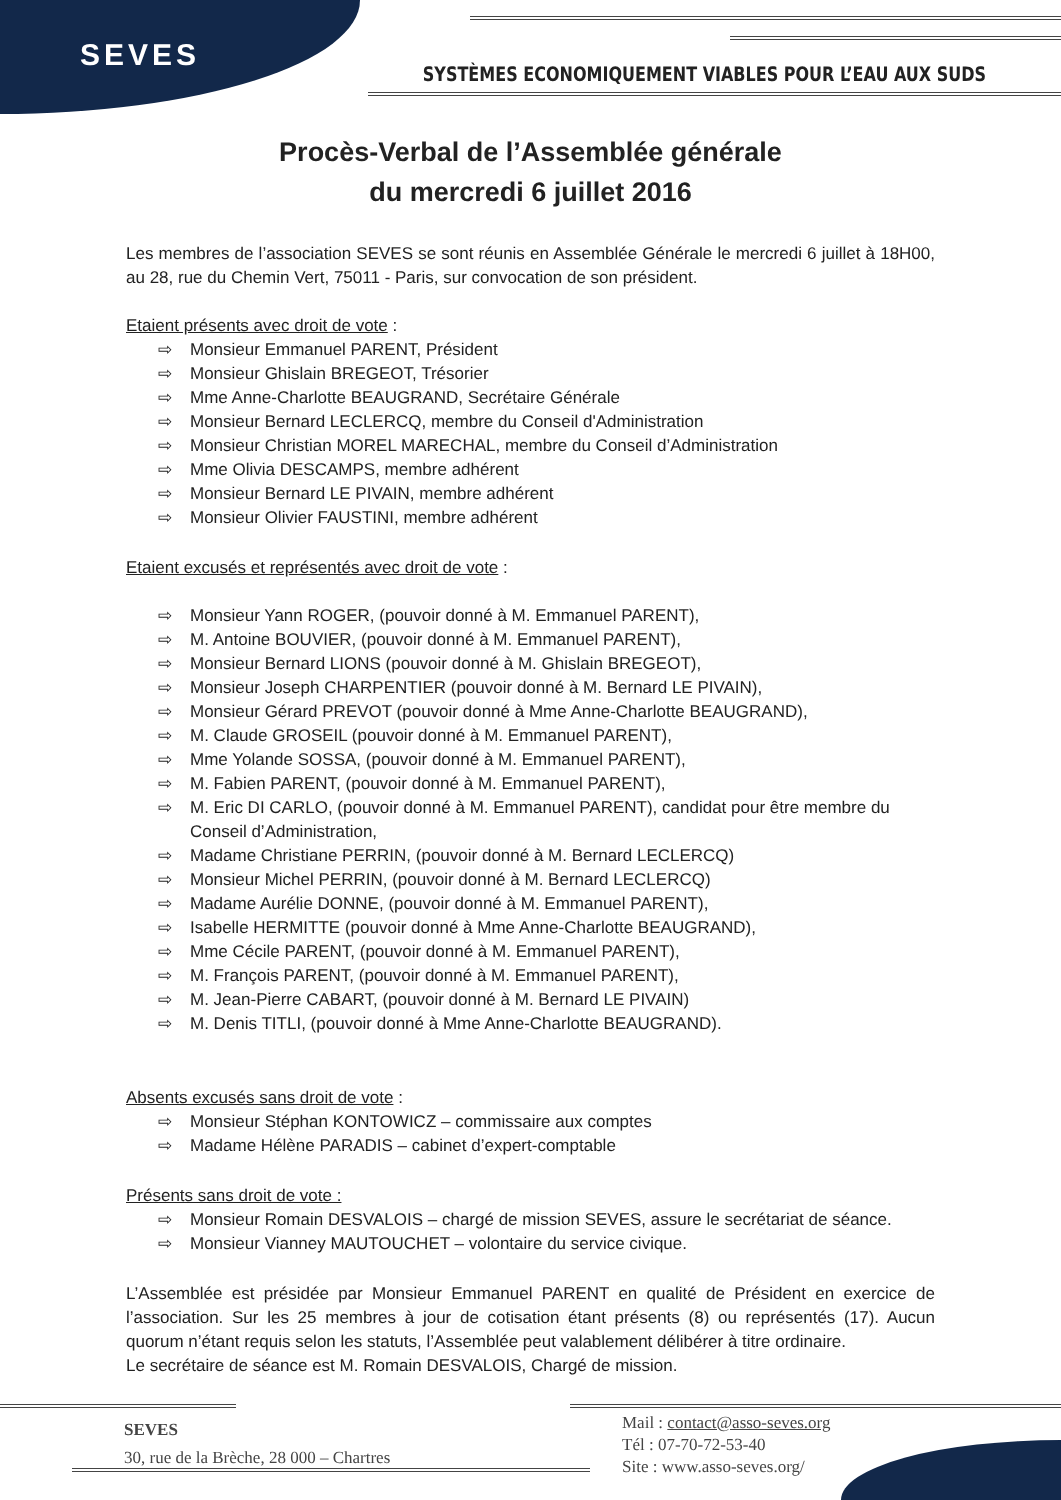SEVES
SYSTÈMES ECONOMIQUEMENT VIABLES POUR L’EAU AUX SUDS
Procès-Verbal de l’Assemblée générale
du mercredi 6 juillet 2016
Les membres de l’association SEVES se sont réunis en Assemblée Générale le mercredi 6 juillet à 18H00, au 28, rue du Chemin Vert, 75011 - Paris, sur convocation de son président.
Etaient présents avec droit de vote :
⇨ Monsieur Emmanuel PARENT, Président
⇨ Monsieur Ghislain BREGEOT, Trésorier
⇨ Mme Anne-Charlotte BEAUGRAND, Secrétaire Générale
⇨ Monsieur Bernard LECLERCQ, membre du Conseil d'Administration
⇨ Monsieur Christian MOREL MARECHAL, membre du Conseil d’Administration
⇨ Mme Olivia DESCAMPS, membre adhérent
⇨ Monsieur Bernard LE PIVAIN, membre adhérent
⇨ Monsieur Olivier FAUSTINI, membre adhérent
Etaient excusés et représentés avec droit de vote :
⇨ Monsieur Yann ROGER, (pouvoir donné à M. Emmanuel PARENT),
⇨ M. Antoine BOUVIER, (pouvoir donné à M. Emmanuel PARENT),
⇨ Monsieur Bernard LIONS (pouvoir donné à M. Ghislain BREGEOT),
⇨ Monsieur Joseph CHARPENTIER (pouvoir donné à M. Bernard LE PIVAIN),
⇨ Monsieur Gérard PREVOT (pouvoir donné à Mme Anne-Charlotte BEAUGRAND),
⇨ M. Claude GROSEIL (pouvoir donné à M. Emmanuel PARENT),
⇨ Mme Yolande SOSSA, (pouvoir donné à M. Emmanuel PARENT),
⇨ M. Fabien PARENT, (pouvoir donné à M. Emmanuel PARENT),
⇨ M. Eric DI CARLO, (pouvoir donné à M. Emmanuel PARENT), candidat pour être membre du Conseil d’Administration,
⇨ Madame Christiane PERRIN, (pouvoir donné à M. Bernard LECLERCQ)
⇨ Monsieur Michel PERRIN, (pouvoir donné à M. Bernard LECLERCQ)
⇨ Madame Aurélie DONNE, (pouvoir donné à M. Emmanuel PARENT),
⇨ Isabelle HERMITTE (pouvoir donné à Mme Anne-Charlotte BEAUGRAND),
⇨ Mme Cécile PARENT, (pouvoir donné à M. Emmanuel PARENT),
⇨ M. François PARENT, (pouvoir donné à M. Emmanuel PARENT),
⇨ M. Jean-Pierre CABART, (pouvoir donné à M. Bernard LE PIVAIN)
⇨ M. Denis TITLI, (pouvoir donné à Mme Anne-Charlotte BEAUGRAND).
Absents excusés sans droit de vote :
⇨ Monsieur Stéphan KONTOWICZ – commissaire aux comptes
⇨ Madame Hélène PARADIS – cabinet d’expert-comptable
Présents sans droit de vote :
⇨ Monsieur Romain DESVALOIS – chargé de mission SEVES, assure le secrétariat de séance.
⇨ Monsieur Vianney MAUTOUCHET – volontaire du service civique.
L’Assemblée est présidée par Monsieur Emmanuel PARENT en qualité de Président en exercice de l’association. Sur les 25 membres à jour de cotisation étant présents (8) ou représentés (17). Aucun quorum n’étant requis selon les statuts, l’Assemblée peut valablement délibérer à titre ordinaire.
Le secrétaire de séance est M. Romain DESVALOIS, Chargé de mission.
SEVES
30, rue de la Brèche, 28 000 – Chartres
Mail : contact@asso-seves.org
Tél : 07-70-72-53-40
Site : www.asso-seves.org/